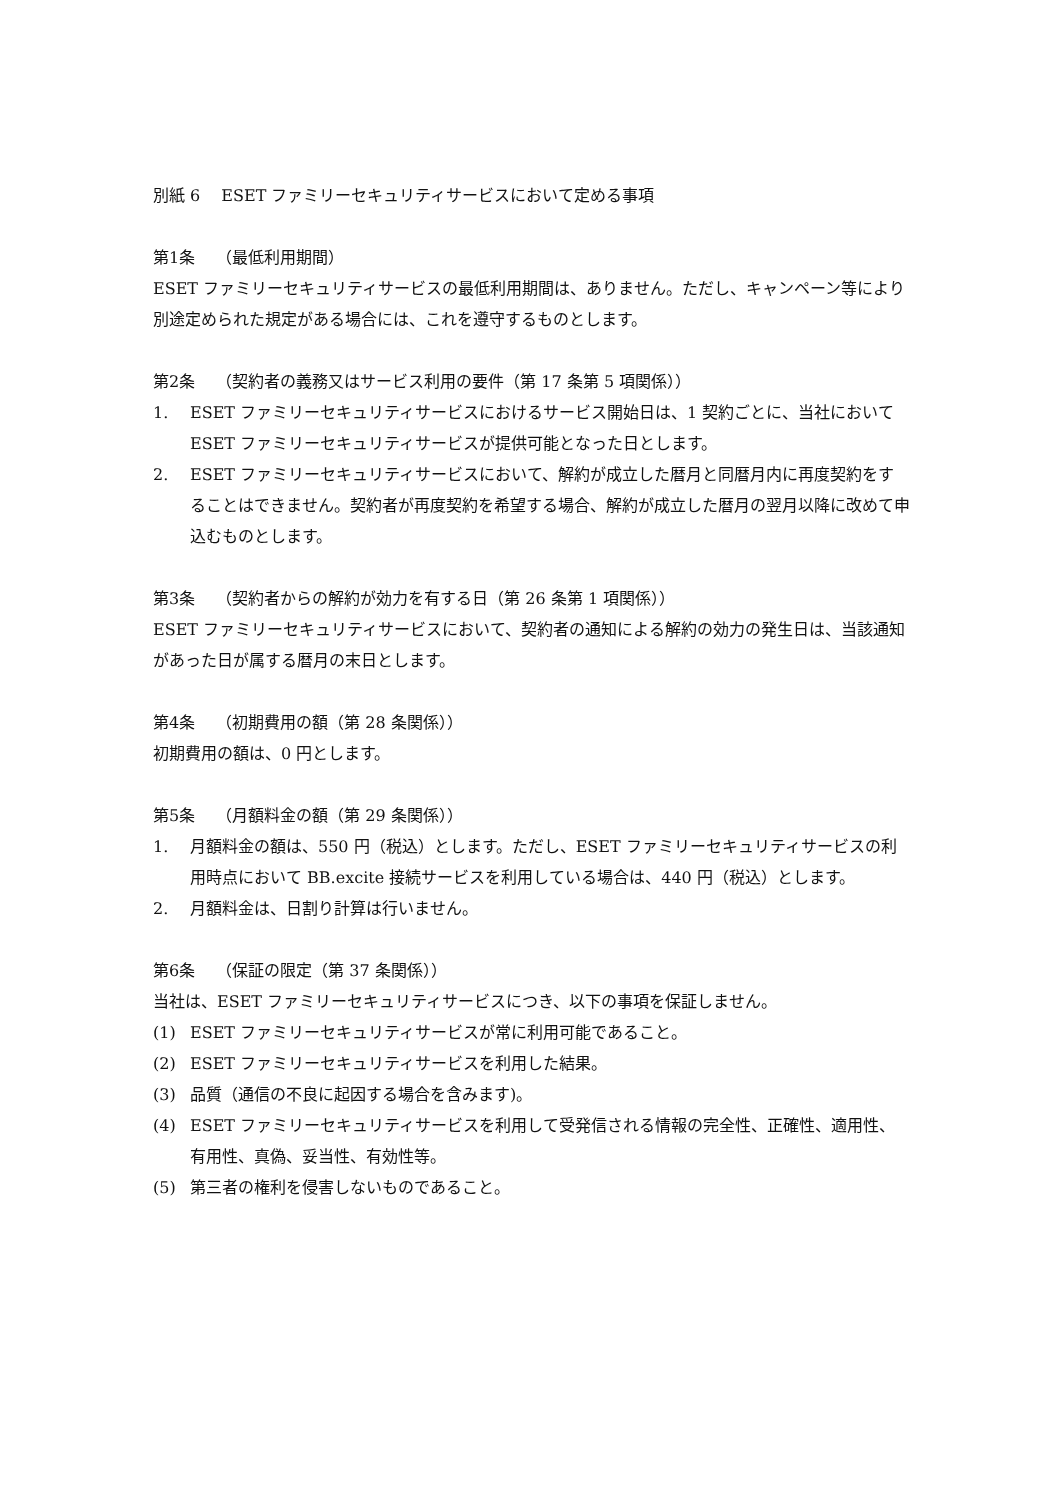別紙 6　 ESET ファミリーセキュリティサービスにおいて定める事項
第1条　 （最低利用期間）
ESET ファミリーセキュリティサービスの最低利用期間は、ありません。ただし、キャンペーン等により別途定められた規定がある場合には、これを遵守するものとします。
第2条　 （契約者の義務又はサービス利用の要件（第 17 条第 5 項関係））
1. ESET ファミリーセキュリティサービスにおけるサービス開始日は、1 契約ごとに、当社において ESET ファミリーセキュリティサービスが提供可能となった日とします。
2. ESET ファミリーセキュリティサービスにおいて、解約が成立した暦月と同暦月内に再度契約をすることはできません。契約者が再度契約を希望する場合、解約が成立した暦月の翌月以降に改めて申込むものとします。
第3条　 （契約者からの解約が効力を有する日（第 26 条第 1 項関係））
ESET ファミリーセキュリティサービスにおいて、契約者の通知による解約の効力の発生日は、当該通知があった日が属する暦月の末日とします。
第4条　 （初期費用の額（第 28 条関係））
初期費用の額は、0 円とします。
第5条　 （月額料金の額（第 29 条関係））
1. 月額料金の額は、550 円（税込）とします。ただし、ESET ファミリーセキュリティサービスの利用時点において BB.excite 接続サービスを利用している場合は、440 円（税込）とします。
2. 月額料金は、日割り計算は行いません。
第6条　 （保証の限定（第 37 条関係））
当社は、ESET ファミリーセキュリティサービスにつき、以下の事項を保証しません。
(1) ESET ファミリーセキュリティサービスが常に利用可能であること。
(2) ESET ファミリーセキュリティサービスを利用した結果。
(3) 品質（通信の不良に起因する場合を含みます)。
(4) ESET ファミリーセキュリティサービスを利用して受発信される情報の完全性、正確性、適用性、有用性、真偽、妥当性、有効性等。
(5) 第三者の権利を侵害しないものであること。